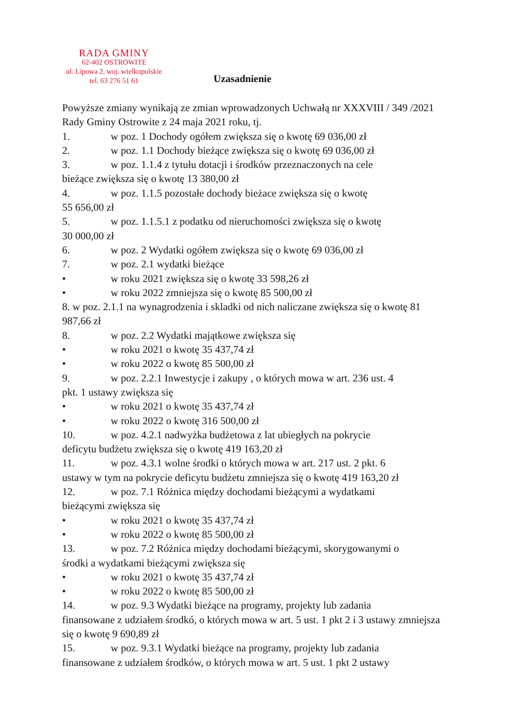RADA GMINY
62-402 OSTROWITE
ul. Lipowa 2, woj. wielkopolskie
tel. 63 276 51 61
Uzasadnienie
Powyższe zmiany wynikają ze zmian wprowadzonych Uchwałą nr XXXVIII / 349 /2021 Rady Gminy Ostrowite z 24 maja 2021 roku, tj.
1. w poz. 1 Dochody ogółem zwiększa się o kwotę 69 036,00 zł
2. w poz. 1.1 Dochody bieżące zwiększa się o kwotę 69 036,00 zł
3. w poz. 1.1.4 z tytułu dotacji i środków przeznaczonych na cele
bieżące zwiększa się o kwotę 13 380,00 zł
4. w poz. 1.1.5 pozostałe dochody bieżace zwiększa się o kwotę
55 656,00 zł
5. w poz. 1.1.5.1 z podatku od nieruchomości zwiększa się o kwotę
30 000,00 zł
6. w poz. 2 Wydatki ogółem zwiększa się o kwotę 69 036,00 zł
7. w poz. 2.1 wydatki bieżące
• w roku 2021 zwiększa się o kwotę 33 598,26 zł
• w roku 2022 zmniejsza się o kwotę 85 500,00 zł
8. w poz. 2.1.1 na wynagrodzenia i skladki od nich naliczane zwiększa się o kwotę 81 987,66 zł
8. w poz. 2.2 Wydatki majątkowe zwiększa się
• w roku 2021 o kwotę 35 437,74 zł
• w roku 2022 o kwotę 85 500,00 zł
9. w poz. 2.2.1 Inwestycje i zakupy , o których mowa w art. 236 ust. 4
pkt. 1 ustawy zwiększa się
• w roku 2021 o kwotę 35 437,74 zł
• w roku 2022 o kwotę 316 500,00 zł
10. w poz. 4.2.1 nadwyżka budżetowa z lat ubiegłych na pokrycie
deficytu budżetu zwiększa się o kwotę 419 163,20 zł
11. w poz. 4.3.1 wolne środki o których mowa w art. 217 ust. 2 pkt. 6
ustawy w tym na pokrycie deficytu budżetu zmniejsza się o kwotę 419 163,20 zł
12. w poz. 7.1 Różnica między dochodami bieżącymi a wydatkami
bieżącymi zwiększa się
• w roku 2021 o kwotę 35 437,74 zł
• w roku 2022 o kwotę 85 500,00 zł
13. w poz. 7.2 Różnica między dochodami bieżącymi, skorygowanymi o
środki a wydatkami bieżącymi zwiększa się
• w roku 2021 o kwotę 35 437,74 zł
• w roku 2022 o kwotę 85 500,00 zł
14. w poz. 9.3 Wydatki bieżące na programy, projekty lub zadania
finansowane z udziałem środkó, o których mowa w art. 5 ust. 1 pkt 2 i 3 ustawy zmniejsza się o kwotę 9 690,89 zł
15. w poz. 9.3.1 Wydatki bieżące na programy, projekty lub zadania
finansowane z udziałem środków, o których mowa w art. 5 ust. 1 pkt 2 ustawy